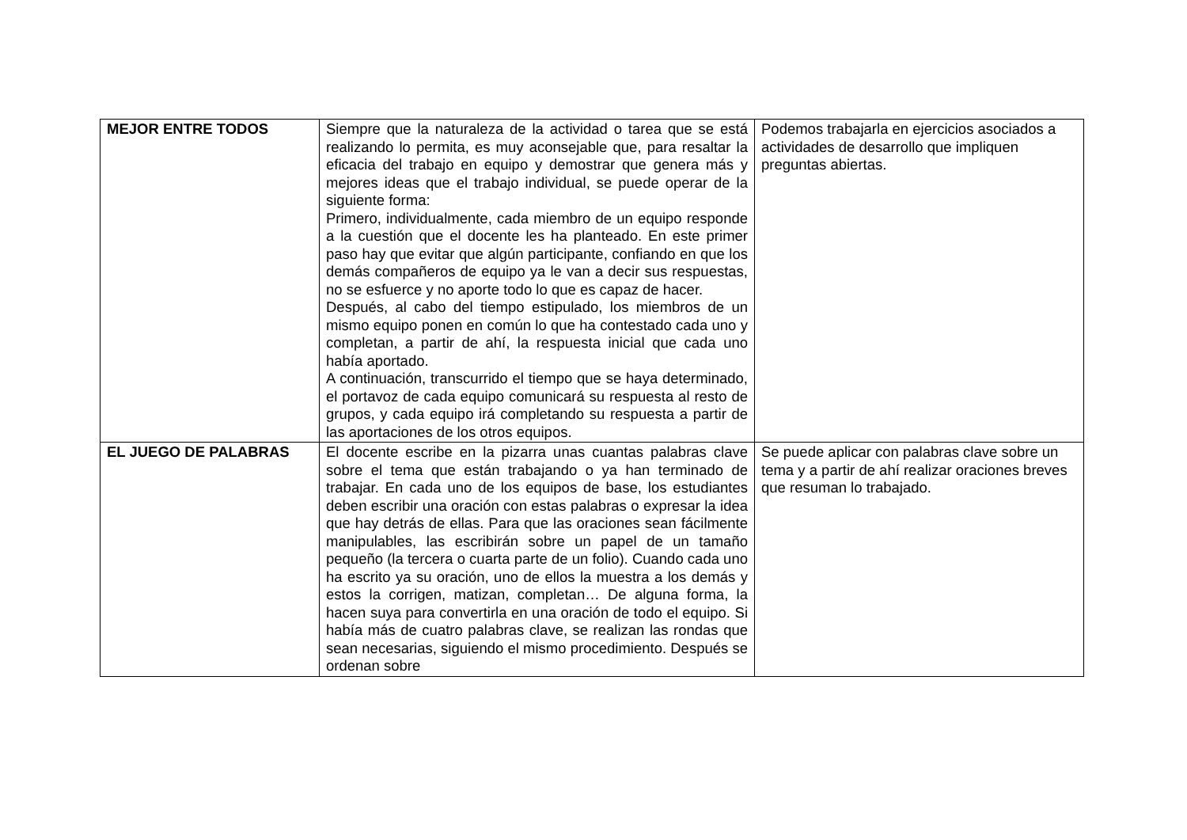| MEJOR ENTRE TODOS | Siempre que la naturaleza de la actividad o tarea que se está realizando lo permita, es muy aconsejable que, para resaltar la eficacia del trabajo en equipo y demostrar que genera más y mejores ideas que el trabajo individual, se puede operar de la siguiente forma: Primero, individualmente, cada miembro de un equipo responde a la cuestión que el docente les ha planteado. En este primer paso hay que evitar que algún participante, confiando en que los demás compañeros de equipo ya le van a decir sus respuestas, no se esfuerce y no aporte todo lo que es capaz de hacer. Después, al cabo del tiempo estipulado, los miembros de un mismo equipo ponen en común lo que ha contestado cada uno y completan, a partir de ahí, la respuesta inicial que cada uno había aportado. A continuación, transcurrido el tiempo que se haya determinado, el portavoz de cada equipo comunicará su respuesta al resto de grupos, y cada equipo irá completando su respuesta a partir de las aportaciones de los otros equipos. | Podemos trabajarla en ejercicios asociados a actividades de desarrollo que impliquen preguntas abiertas. |
| EL JUEGO DE PALABRAS | El docente escribe en la pizarra unas cuantas palabras clave sobre el tema que están trabajando o ya han terminado de trabajar. En cada uno de los equipos de base, los estudiantes deben escribir una oración con estas palabras o expresar la idea que hay detrás de ellas. Para que las oraciones sean fácilmente manipulables, las escribirán sobre un papel de un tamaño pequeño (la tercera o cuarta parte de un folio). Cuando cada uno ha escrito ya su oración, uno de ellos la muestra a los demás y estos la corrigen, matizan, completan… De alguna forma, la hacen suya para convertirla en una oración de todo el equipo. Si había más de cuatro palabras clave, se realizan las rondas que sean necesarias, siguiendo el mismo procedimiento. Después se ordenan sobre | Se puede aplicar con palabras clave sobre un tema y a partir de ahí realizar oraciones breves que resuman lo trabajado. |